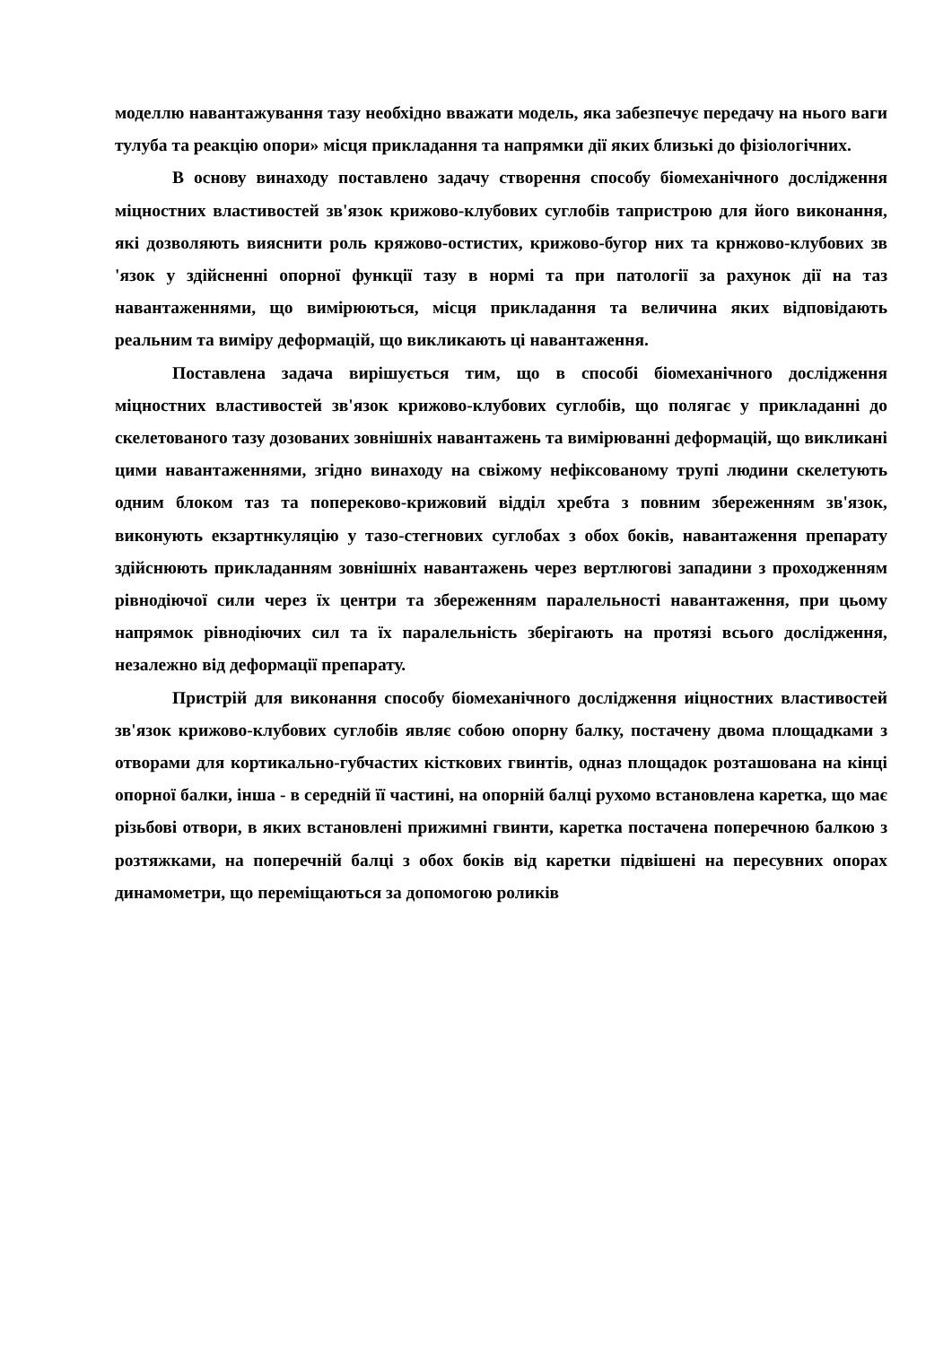моделлю навантажування тазу необхідно вважати модель, яка забезпечує передачу на нього ваги тулуба та реакцію опори» місця прикладання та напрямки дії яких близькі до фізіологічних.
В основу винаходу поставлено задачу створення способу біомеханічного дослідження міцностних властивостей зв'язок крижово-клубових суглобів тапристрою для його виконання, які дозволяють вияснити роль кряжово-остистих, крижово-бугор них та крнжово-клубових зв 'язок у здійсненні опорної функції тазу в нормі та при патології за рахунок дії на таз навантаженнями, що вимірюються, місця прикладання та величина яких відповідають реальним та виміру деформацій, що викликають ці навантаження.
Поставлена задача вирішується тим, що в способі біомеханічного дослідження міцностних властивостей зв'язок крижово-клубових суглобів, що полягає у прикладанні до скелетованого тазу дозованих зовнішніх навантажень та вимірюванні деформацій, що викликані цими навантаженнями, згідно винаходу на свіжому нефіксованому трупі людини скелетують одним блоком таз та попереково-крижовий відділ хребта з повним збереженням зв'язок, виконують екзартнкуляцію у тазо-стегнових суглобах з обох боків, навантаження препарату здійснюють прикладанням зовнішніх навантажень через вертлюгові западини з проходженням рівнодіючої сили через їх центри та збереженням паралельності навантаження, при цьому напрямок рівнодіючих сил та їх паралельність зберігають на протязі всього дослідження, незалежно від деформації препарату.
Пристрій для виконання способу біомеханічного дослідження иіцностних властивостей зв'язок крижово-клубових суглобів являє собою опорну балку, постачену двома площадками з отворами для кортикально-губчастих кісткових гвинтів, одназ площадок розташована на кінці опорної балки, інша - в середній її частині, на опорній балці рухомо встановлена каретка, що має різьбові отвори, в яких встановлені прижимні гвинти, каретка постачена поперечною балкою з розтяжками, на поперечній балці з обох боків від каретки підвішені на пересувних опорах динамометри, що переміщаються за допомогою роликів